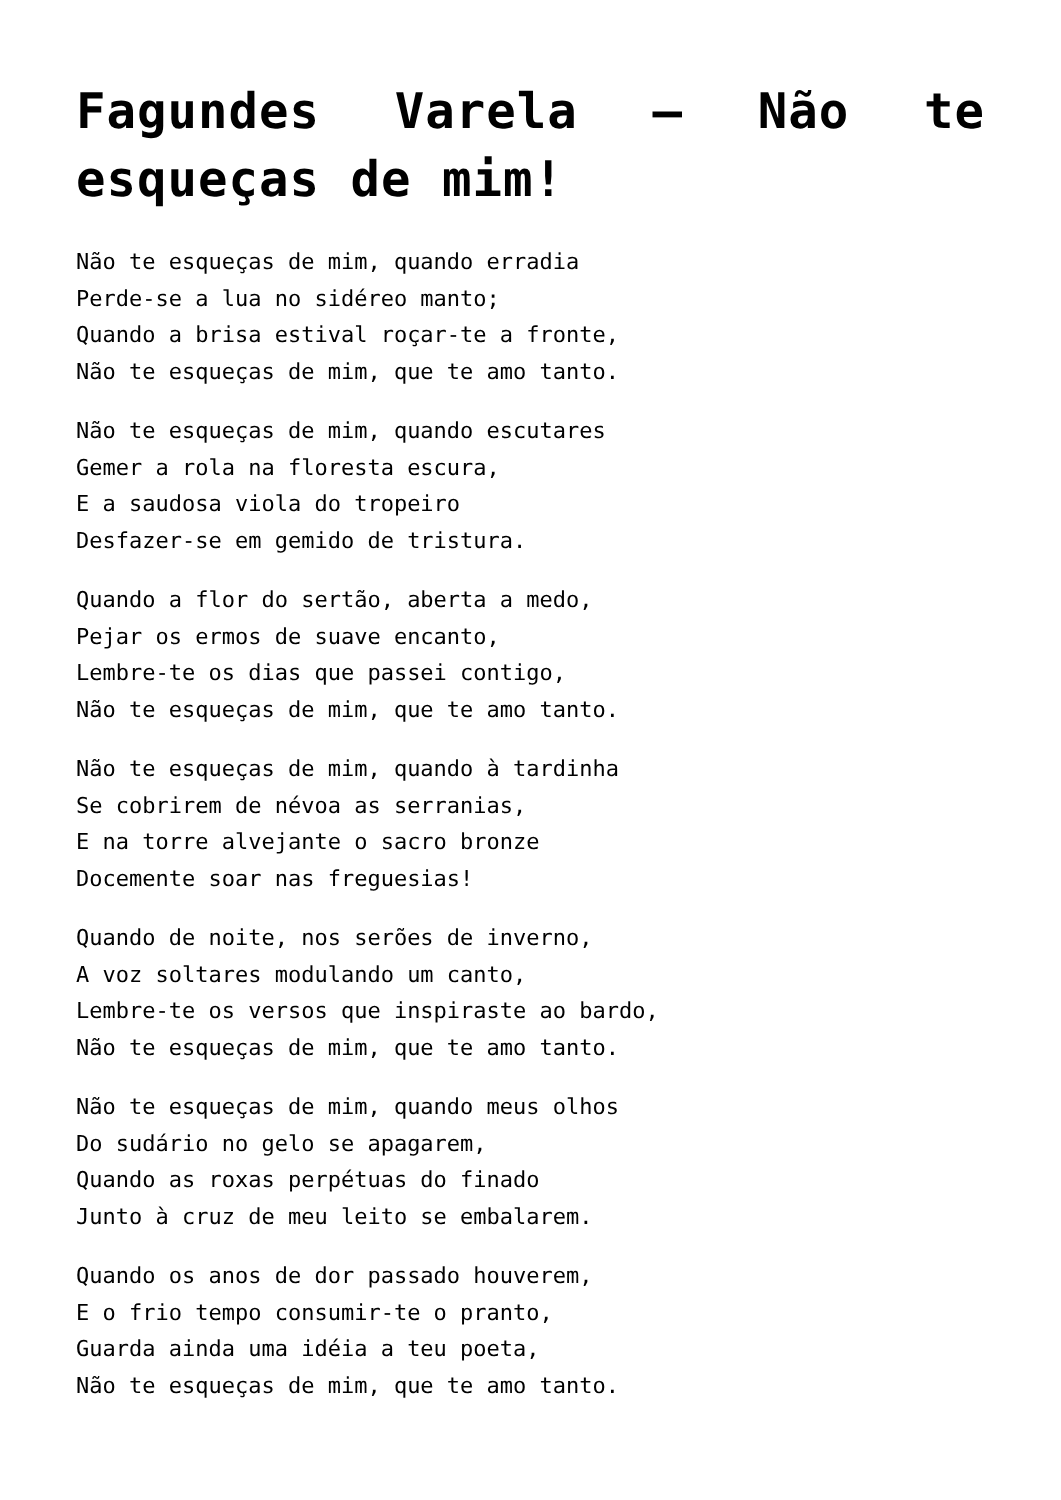Fagundes Varela – Não te esqueças de mim!
Não te esqueças de mim, quando erradia
Perde-se a lua no sidéreo manto;
Quando a brisa estival roçar-te a fronte,
Não te esqueças de mim, que te amo tanto.
Não te esqueças de mim, quando escutares
Gemer a rola na floresta escura,
E a saudosa viola do tropeiro
Desfazer-se em gemido de tristura.
Quando a flor do sertão, aberta a medo,
Pejar os ermos de suave encanto,
Lembre-te os dias que passei contigo,
Não te esqueças de mim, que te amo tanto.
Não te esqueças de mim, quando à tardinha
Se cobrirem de névoa as serranias,
E na torre alvejante o sacro bronze
Docemente soar nas freguesias!
Quando de noite, nos serões de inverno,
A voz soltares modulando um canto,
Lembre-te os versos que inspiraste ao bardo,
Não te esqueças de mim, que te amo tanto.
Não te esqueças de mim, quando meus olhos
Do sudário no gelo se apagarem,
Quando as roxas perpétuas do finado
Junto à cruz de meu leito se embalarem.
Quando os anos de dor passado houverem,
E o frio tempo consumir-te o pranto,
Guarda ainda uma idéia a teu poeta,
Não te esqueças de mim, que te amo tanto.